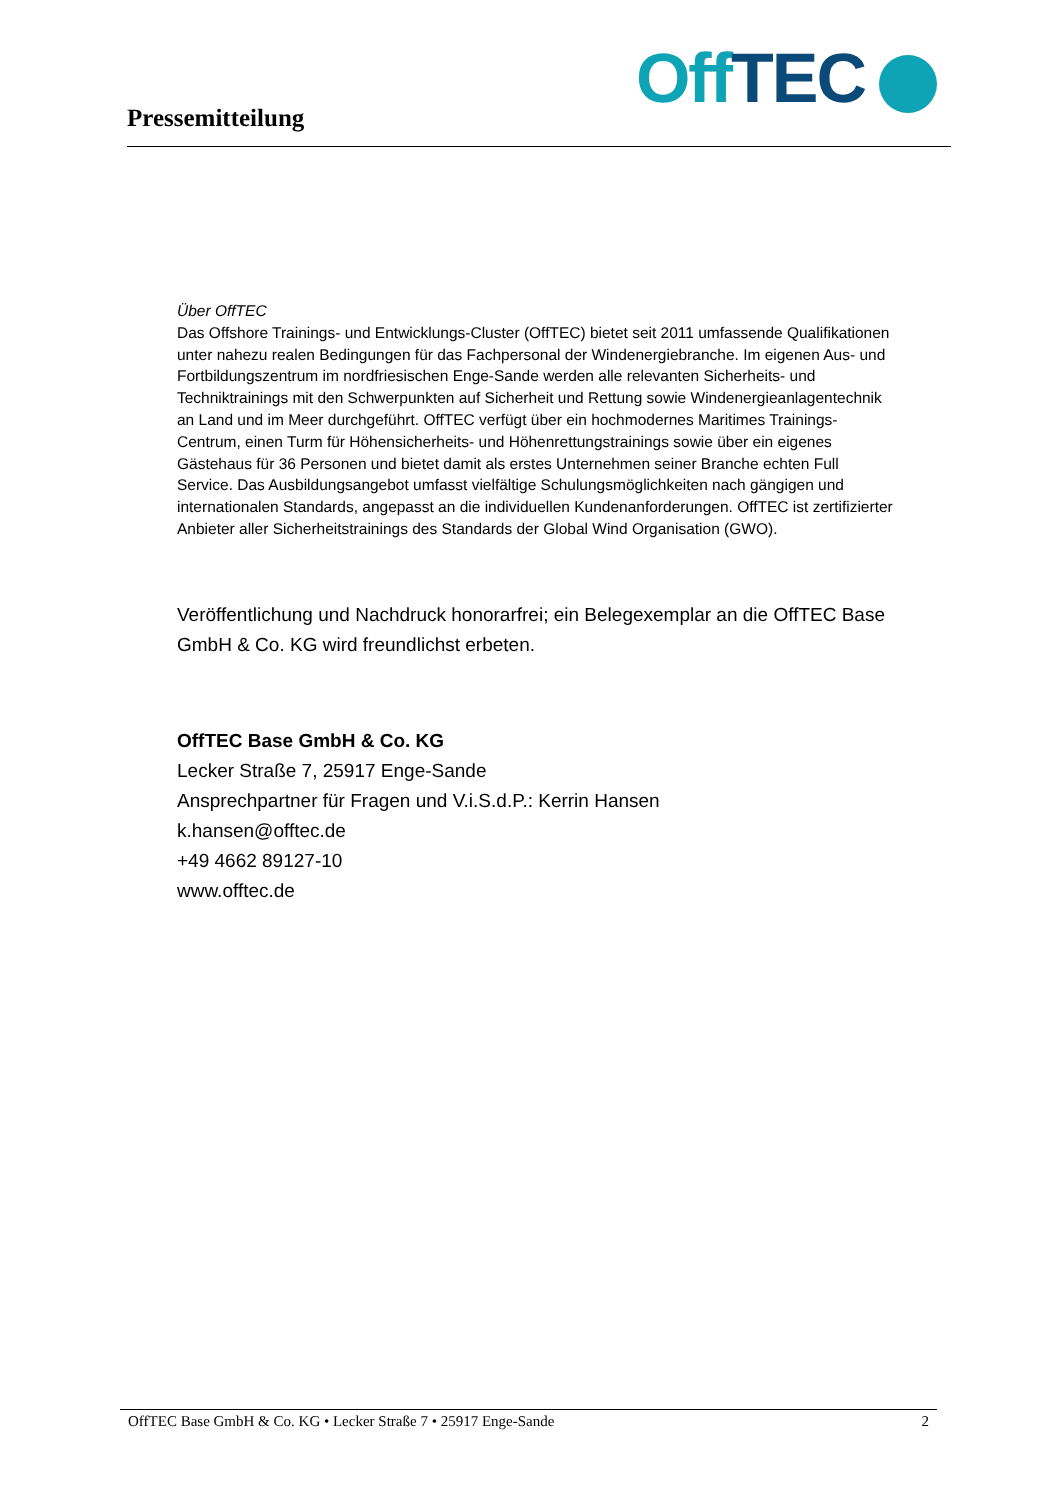Pressemitteilung Off TEC
Über OffTEC
Das Offshore Trainings- und Entwicklungs-Cluster (OffTEC) bietet seit 2011 umfassende Qualifikationen unter nahezu realen Bedingungen für das Fachpersonal der Windenergiebranche. Im eigenen Aus- und Fortbildungszentrum im nordfriesischen Enge-Sande werden alle relevanten Sicherheits- und Techniktrainings mit den Schwerpunkten auf Sicherheit und Rettung sowie Windenergieanlagentechnik an Land und im Meer durchgeführt. OffTEC verfügt über ein hochmodernes Maritimes Trainings-Centrum, einen Turm für Höhensicherheits- und Höhenrettungstrainings sowie über ein eigenes Gästehaus für 36 Personen und bietet damit als erstes Unternehmen seiner Branche echten Full Service. Das Ausbildungsangebot umfasst vielfältige Schulungsmöglichkeiten nach gängigen und internationalen Standards, angepasst an die individuellen Kundenanforderungen. OffTEC ist zertifizierter Anbieter aller Sicherheitstrainings des Standards der Global Wind Organisation (GWO).
Veröffentlichung und Nachdruck honorarfrei; ein Belegexemplar an die OffTEC Base GmbH & Co. KG wird freundlichst erbeten.
OffTEC Base GmbH & Co. KG
Lecker Straße 7, 25917 Enge-Sande
Ansprechpartner für Fragen und V.i.S.d.P.: Kerrin Hansen
k.hansen@offtec.de
+49 4662 89127-10
www.offtec.de
OffTEC Base GmbH & Co. KG • Lecker Straße 7 • 25917 Enge-Sande 2